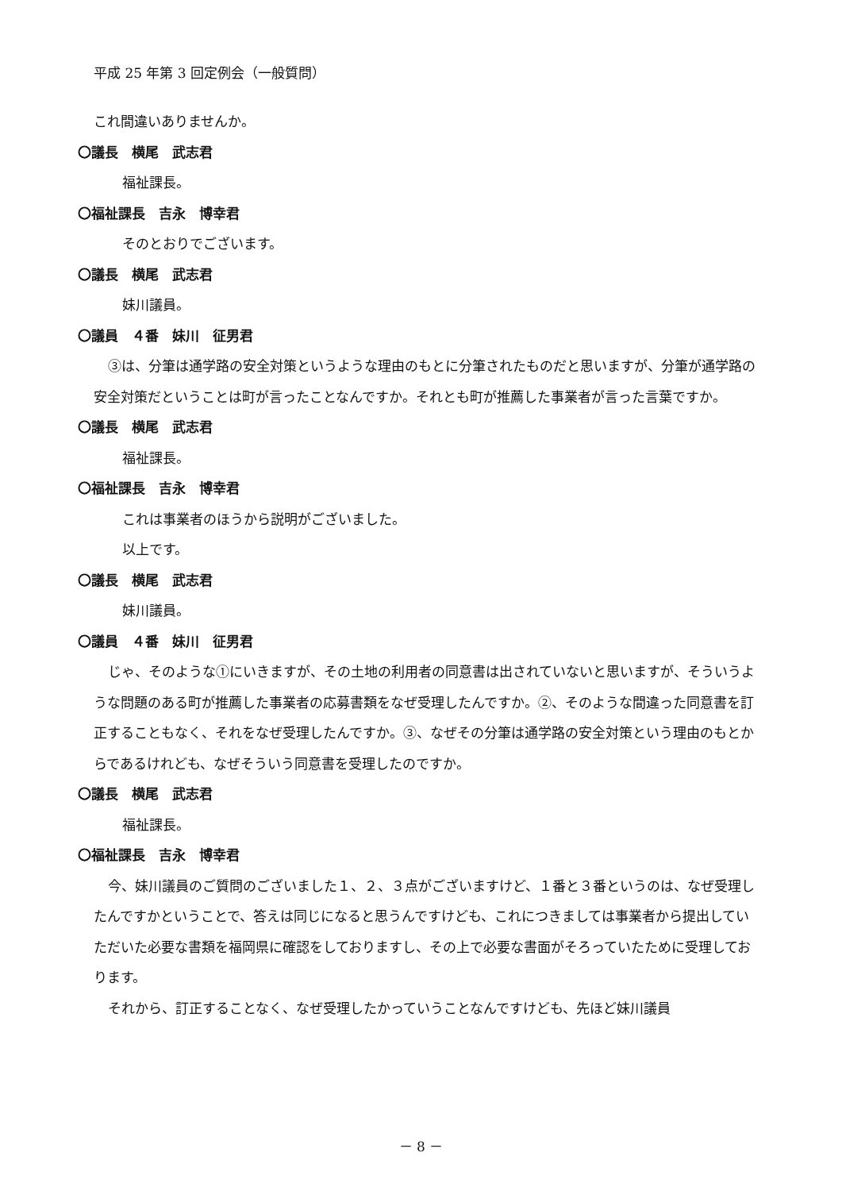平成 25 年第 3 回定例会（一般質問）
これ間違いありませんか。
〇議長　横尾　武志君
福祉課長。
〇福祉課長　吉永　博幸君
そのとおりでございます。
〇議長　横尾　武志君
妹川議員。
〇議員　４番　妹川　征男君
③は、分筆は通学路の安全対策というような理由のもとに分筆されたものだと思いますが、分筆が通学路の安全対策だということは町が言ったことなんですか。それとも町が推薦した事業者が言った言葉ですか。
〇議長　横尾　武志君
福祉課長。
〇福祉課長　吉永　博幸君
これは事業者のほうから説明がございました。
以上です。
〇議長　横尾　武志君
妹川議員。
〇議員　４番　妹川　征男君
じゃ、そのような①にいきますが、その土地の利用者の同意書は出されていないと思いますが、そういうような問題のある町が推薦した事業者の応募書類をなぜ受理したんですか。②、そのような間違った同意書を訂正することもなく、それをなぜ受理したんですか。③、なぜその分筆は通学路の安全対策という理由のもとからであるけれども、なぜそういう同意書を受理したのですか。
〇議長　横尾　武志君
福祉課長。
〇福祉課長　吉永　博幸君
今、妹川議員のご質問のございました１、２、３点がございますけど、１番と３番というのは、なぜ受理したんですかということで、答えは同じになると思うんですけども、これにつきましては事業者から提出していただいた必要な書類を福岡県に確認をしておりますし、その上で必要な書面がそろっていたために受理しております。
それから、訂正することなく、なぜ受理したかっていうことなんですけども、先ほど妹川議員
－ 8 －